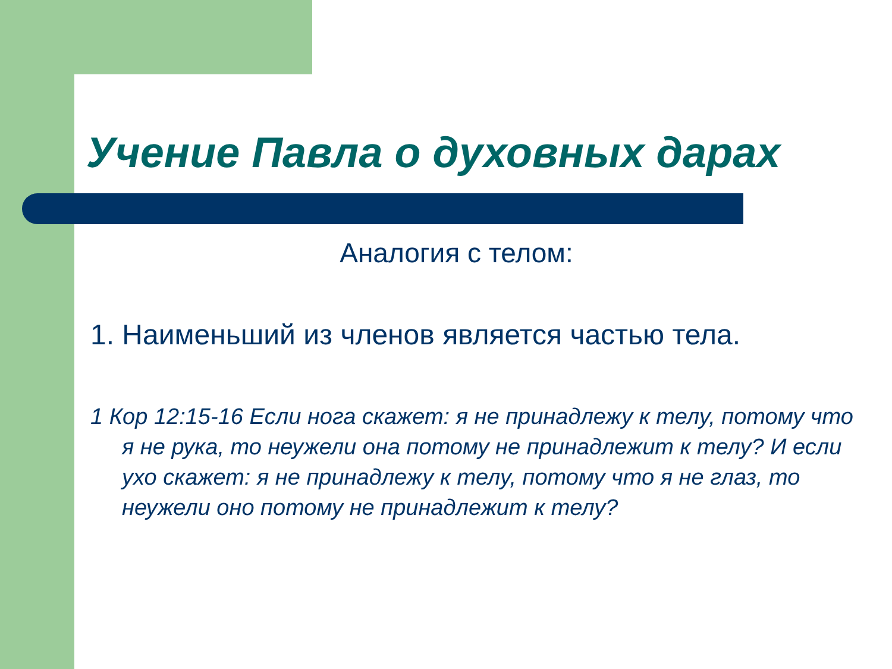Учение Павла о духовных дарах
Аналогия с телом:
1. Наименьший из членов является частью тела.
1 Кор 12:15-16 Если нога скажет: я не принадлежу к телу, потому что я не рука, то неужели она потому не принадлежит к телу? И если ухо скажет: я не принадлежу к телу, потому что я не глаз, то неужели оно потому не принадлежит к телу?